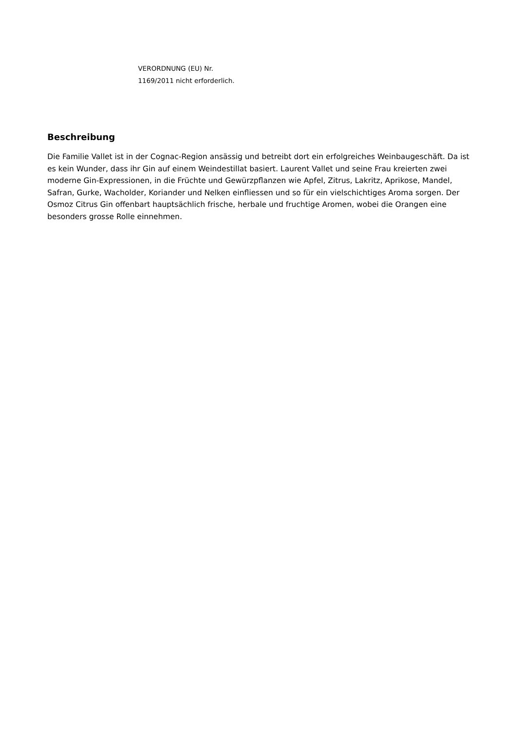VERORDNUNG (EU) Nr.
1169/2011 nicht erforderlich.
Beschreibung
Die Familie Vallet ist in der Cognac-Region ansässig und betreibt dort ein erfolgreiches Weinbaugeschäft. Da ist es kein Wunder, dass ihr Gin auf einem Weindestillat basiert. Laurent Vallet und seine Frau kreierten zwei moderne Gin-Expressionen, in die Früchte und Gewürzpflanzen wie Apfel, Zitrus, Lakritz, Aprikose, Mandel, Safran, Gurke, Wacholder, Koriander und Nelken einfliessen und so für ein vielschichtiges Aroma sorgen. Der Osmoz Citrus Gin offenbart hauptsächlich frische, herbale und fruchtige Aromen, wobei die Orangen eine besonders grosse Rolle einnehmen.